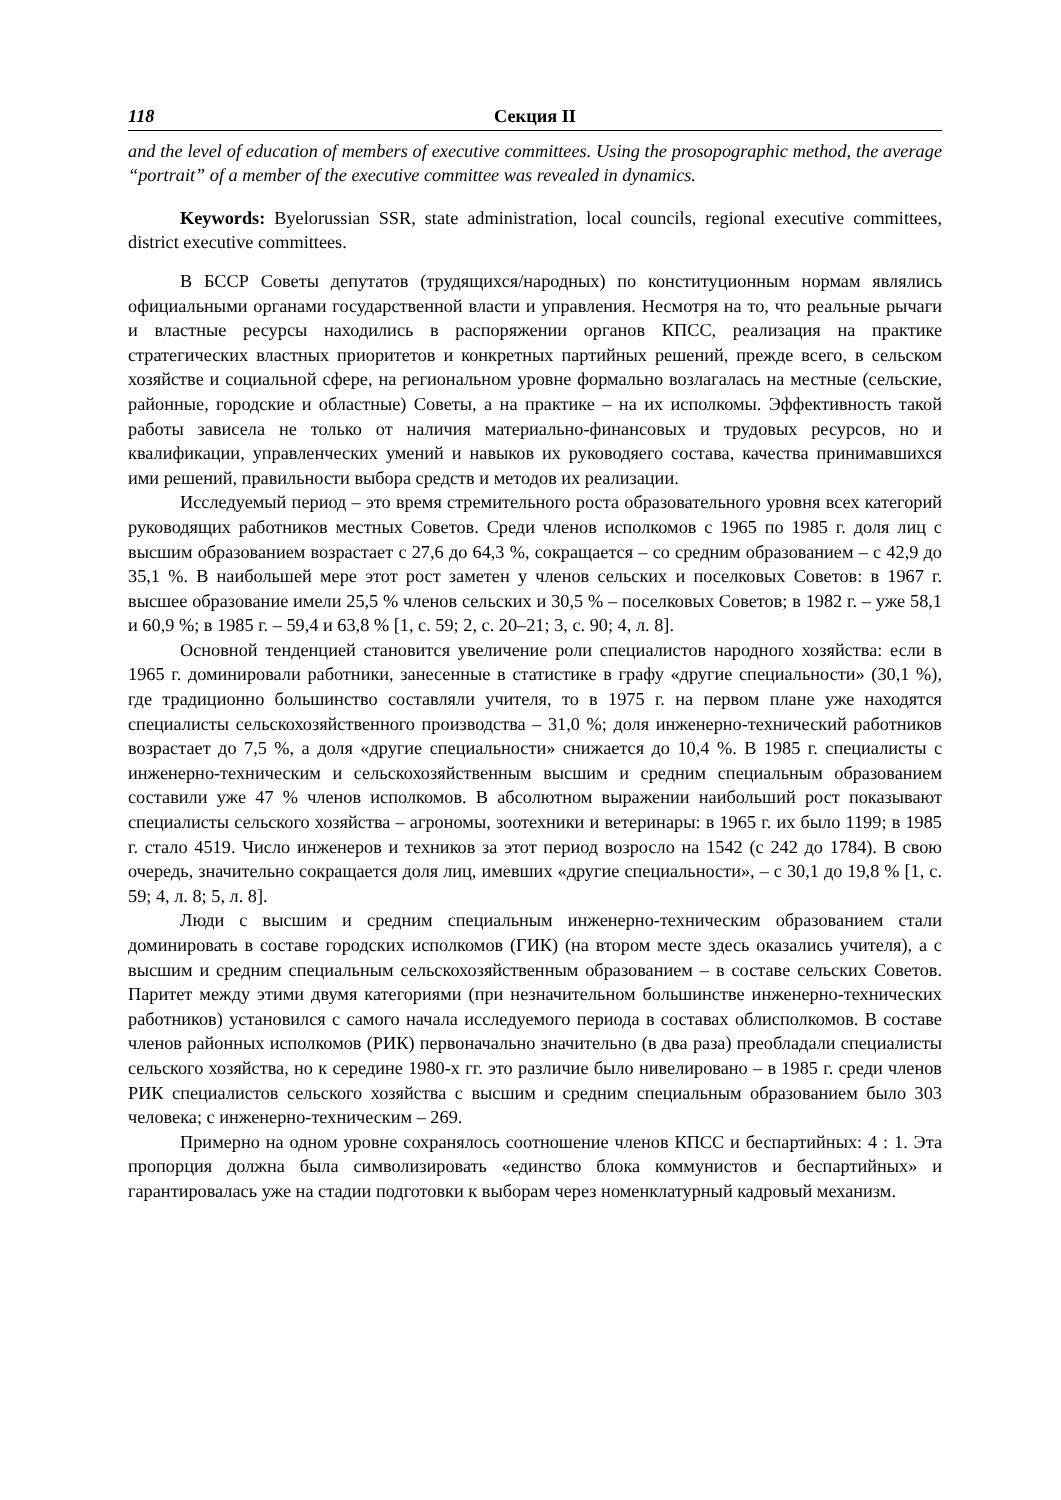118 Секция II
and the level of education of members of executive committees. Using the prosopographic method, the average “portrait” of a member of the executive committee was revealed in dynamics.
Keywords: Byelorussian SSR, state administration, local councils, regional executive committees, district executive committees.
В БССР Советы депутатов (трудящихся/народных) по конституционным нормам являлись официальными органами государственной власти и управления. Несмотря на то, что реальные рычаги и властные ресурсы находились в распоряжении органов КПСС, реализация на практике стратегических властных приоритетов и конкретных партийных решений, прежде всего, в сельском хозяйстве и социальной сфере, на региональном уровне формально возлагалась на местные (сельские, районные, городские и областные) Советы, а на практике – на их исполкомы. Эффективность такой работы зависела не только от наличия материально-финансовых и трудовых ресурсов, но и квалификации, управленческих умений и навыков их руководяего состава, качества принимавшихся ими решений, правильности выбора средств и методов их реализации.
Исследуемый период – это время стремительного роста образовательного уровня всех категорий руководящих работников местных Советов. Среди членов исполкомов с 1965 по 1985 г. доля лиц с высшим образованием возрастает с 27,6 до 64,3 %, сокращается – со средним образованием – с 42,9 до 35,1 %. В наибольшей мере этот рост заметен у членов сельских и поселковых Советов: в 1967 г. высшее образование имели 25,5 % членов сельских и 30,5 % – поселковых Советов; в 1982 г. – уже 58,1 и 60,9 %; в 1985 г. – 59,4 и 63,8 % [1, с. 59; 2, с. 20–21; 3, с. 90; 4, л. 8].
Основной тенденцией становится увеличение роли специалистов народного хозяйства: если в 1965 г. доминировали работники, занесенные в статистике в графу «другие специальности» (30,1 %), где традиционно большинство составляли учителя, то в 1975 г. на первом плане уже находятся специалисты сельскохозяйственного производства – 31,0 %; доля инженерно-технический работников возрастает до 7,5 %, а доля «другие специальности» снижается до 10,4 %. В 1985 г. специалисты с инженерно-техническим и сельскохозяйственным высшим и средним специальным образованием составили уже 47 % членов исполкомов. В абсолютном выражении наибольший рост показывают специалисты сельского хозяйства – агрономы, зоотехники и ветеринары: в 1965 г. их было 1199; в 1985 г. стало 4519. Число инженеров и техников за этот период возросло на 1542 (с 242 до 1784). В свою очередь, значительно сокращается доля лиц, имевших «другие специальности», – с 30,1 до 19,8 % [1, с. 59; 4, л. 8; 5, л. 8].
Люди с высшим и средним специальным инженерно-техническим образованием стали доминировать в составе городских исполкомов (ГИК) (на втором месте здесь оказались учителя), а с высшим и средним специальным сельскохозяйственным образованием – в составе сельских Советов. Паритет между этими двумя категориями (при незначительном большинстве инженерно-технических работников) установился с самого начала исследуемого периода в составах облисполкомов. В составе членов районных исполкомов (РИК) первоначально значительно (в два раза) преобладали специалисты сельского хозяйства, но к середине 1980-х гг. это различие было нивелировано – в 1985 г. среди членов РИК специалистов сельского хозяйства с высшим и средним специальным образованием было 303 человека; с инженерно-техническим – 269.
Примерно на одном уровне сохранялось соотношение членов КПСС и беспартийных: 4 : 1. Эта пропорция должна была символизировать «единство блока коммунистов и беспартийных» и гарантировалась уже на стадии подготовки к выборам через номенклатурный кадровый механизм.